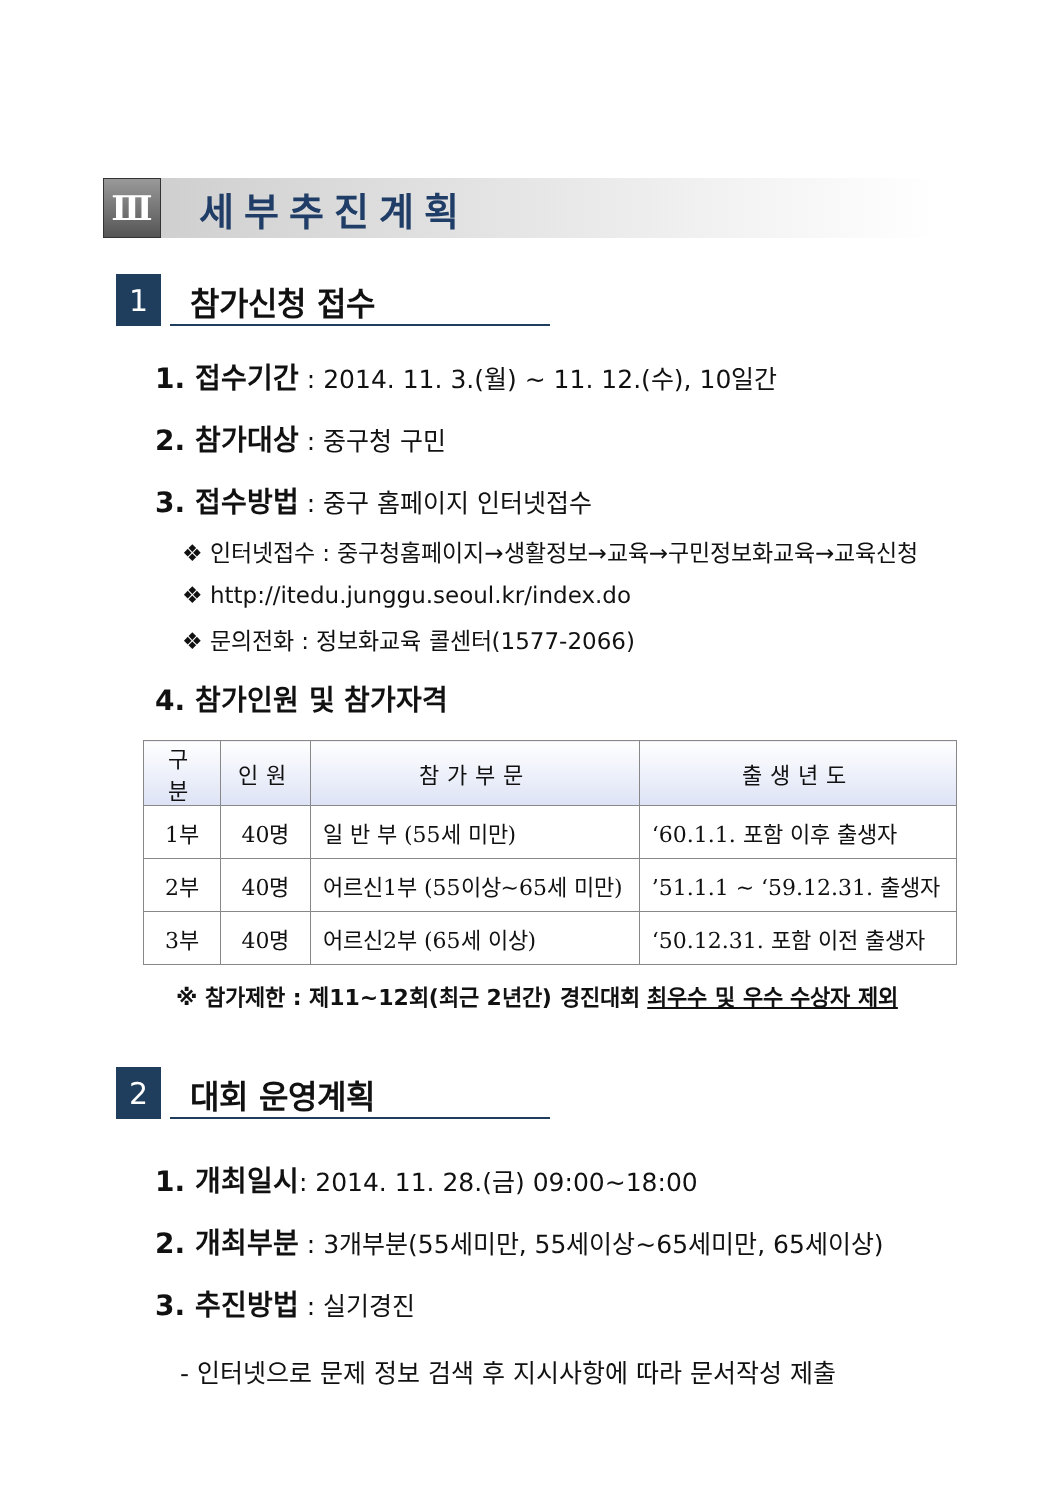Ⅲ
세부추진계획
1
참가신청 접수
1. 접수기간 : 2014. 11. 3.(월) ~ 11. 12.(수), 10일간
2. 참가대상 : 중구청 구민
3. 접수방법 : 중구 홈페이지 인터넷접수
❖ 인터넷접수 : 중구청홈페이지→생활정보→교육→구민정보화교육→교육신청
❖ http://itedu.junggu.seoul.kr/index.do
❖ 문의전화 : 정보화교육 콜센터(1577-2066)
4. 참가인원 및 참가자격
| 구분 | 인원 | 참가부문 | 출생년도 |
| --- | --- | --- | --- |
| 1부 | 40명 | 일 반 부 (55세 미만) | ‘60.1.1. 포함 이후 출생자 |
| 2부 | 40명 | 어르신1부 (55이상~65세 미만) | ’51.1.1 ~ ‘59.12.31. 출생자 |
| 3부 | 40명 | 어르신2부 (65세 이상) | ‘50.12.31. 포함 이전 출생자 |
※ 참가제한 : 제11~12회(최근 2년간) 경진대회 최우수 및 우수 수상자 제외
2
대회 운영계획
1. 개최일시: 2014. 11. 28.(금) 09:00~18:00
2. 개최부분 : 3개부분(55세미만, 55세이상~65세미만, 65세이상)
3. 추진방법 : 실기경진
- 인터넷으로 문제 정보 검색 후 지시사항에 따라 문서작성 제출